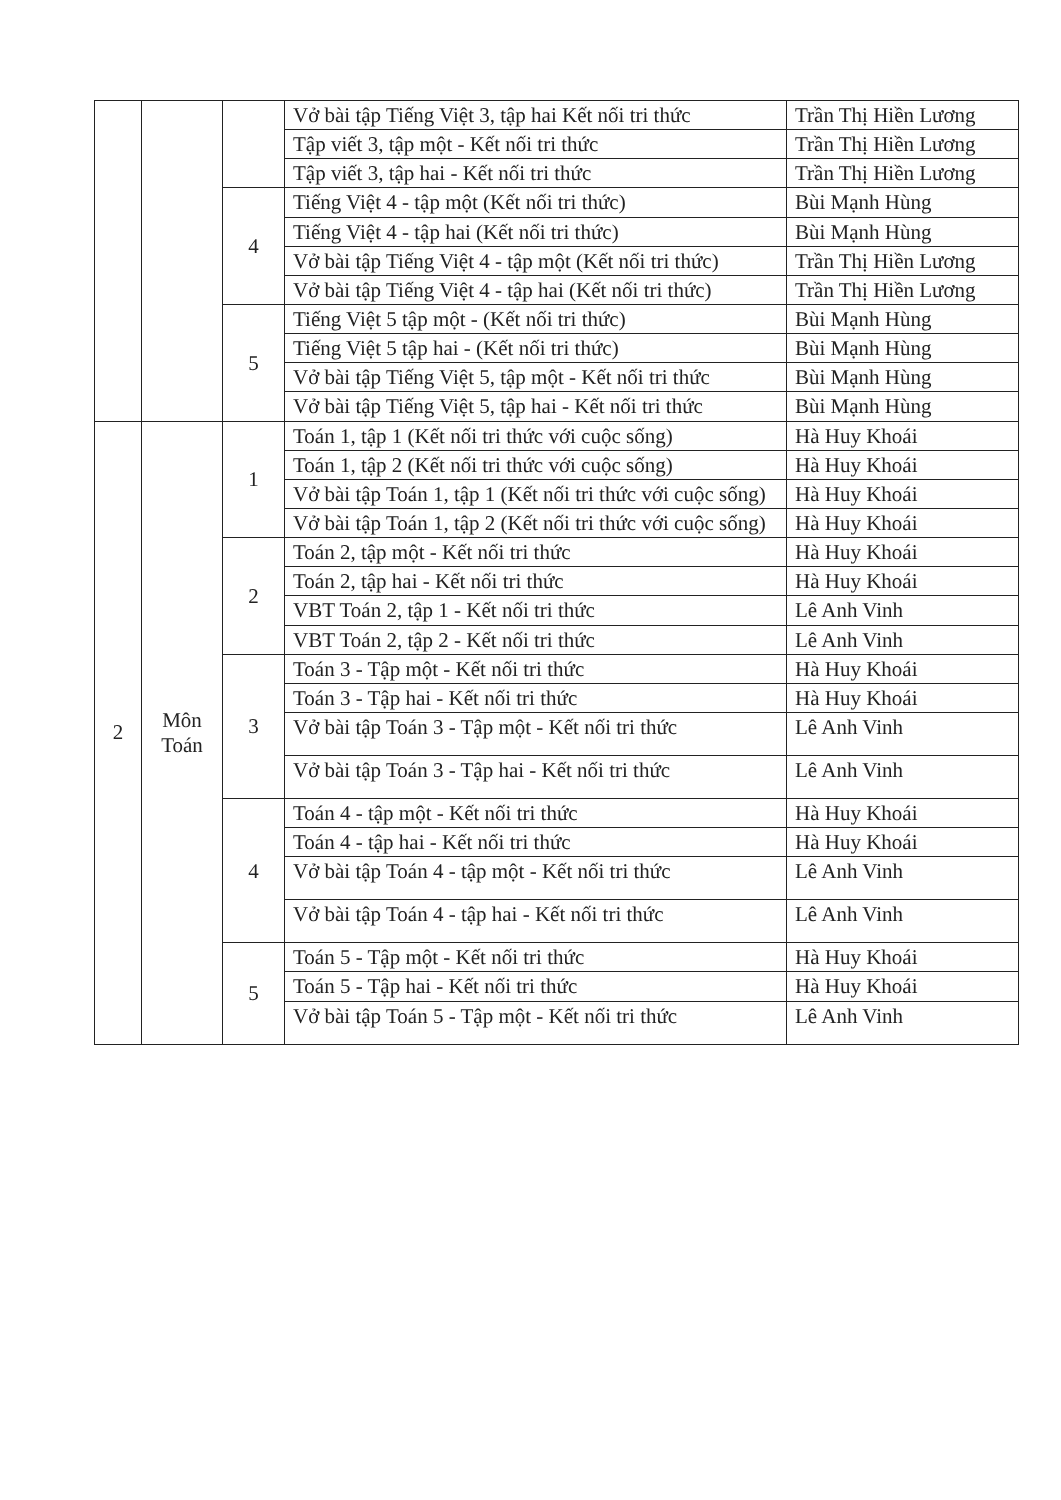| | | | Vở bài tập Tiếng Việt 3, tập hai Kết nối tri thức | Trần Thị Hiền Lương |
| | | | Tập viết 3, tập một - Kết nối tri thức | Trần Thị Hiền Lương |
| | | | Tập viết 3, tập hai - Kết nối tri thức | Trần Thị Hiền Lương |
| | | 4 | Tiếng Việt 4 - tập một (Kết nối tri thức) | Bùi Mạnh Hùng |
| | | | Tiếng Việt 4 - tập hai (Kết nối tri thức) | Bùi Mạnh Hùng |
| | | | Vở bài tập Tiếng Việt 4 - tập một (Kết nối tri thức) | Trần Thị Hiền Lương |
| | | | Vở bài tập Tiếng Việt 4 - tập hai (Kết nối tri thức) | Trần Thị Hiền Lương |
| | | 5 | Tiếng Việt 5 tập một - (Kết nối tri thức) | Bùi Mạnh Hùng |
| | | | Tiếng Việt 5 tập hai - (Kết nối tri thức) | Bùi Mạnh Hùng |
| | | | Vở bài tập Tiếng Việt 5, tập một - Kết nối tri thức | Bùi Mạnh Hùng |
| | | | Vở bài tập Tiếng Việt 5, tập hai - Kết nối tri thức | Bùi Mạnh Hùng |
| 2 | Môn Toán | 1 | Toán 1, tập 1 (Kết nối tri thức với cuộc sống) | Hà Huy Khoái |
| | | | Toán 1, tập 2 (Kết nối tri thức với cuộc sống) | Hà Huy Khoái |
| | | | Vở bài tập Toán 1, tập 1 (Kết nối tri thức với cuộc sống) | Hà Huy Khoái |
| | | | Vở bài tập Toán 1, tập 2 (Kết nối tri thức với cuộc sống) | Hà Huy Khoái |
| | | 2 | Toán 2, tập một - Kết nối tri thức | Hà Huy Khoái |
| | | | Toán 2, tập hai - Kết nối tri thức | Hà Huy Khoái |
| | | | VBT Toán 2, tập 1 - Kết nối tri thức | Lê Anh Vinh |
| | | | VBT Toán 2, tập 2 - Kết nối tri thức | Lê Anh Vinh |
| | | 3 | Toán 3 - Tập một - Kết nối tri thức | Hà Huy Khoái |
| | | | Toán 3 - Tập hai - Kết nối tri thức | Hà Huy Khoái |
| | | | Vở bài tập Toán 3 - Tập một - Kết nối tri thức | Lê Anh Vinh |
| | | | Vở bài tập Toán 3 - Tập hai - Kết nối tri thức | Lê Anh Vinh |
| | | 4 | Toán 4 - tập một - Kết nối tri thức | Hà Huy Khoái |
| | | | Toán 4 - tập hai - Kết nối tri thức | Hà Huy Khoái |
| | | | Vở bài tập Toán 4 - tập một - Kết nối tri thức | Lê Anh Vinh |
| | | | Vở bài tập Toán 4 - tập hai - Kết nối tri thức | Lê Anh Vinh |
| | | 5 | Toán 5 - Tập một - Kết nối tri thức | Hà Huy Khoái |
| | | | Toán 5 - Tập hai - Kết nối tri thức | Hà Huy Khoái |
| | | | Vở bài tập Toán 5 - Tập một - Kết nối tri thức | Lê Anh Vinh |